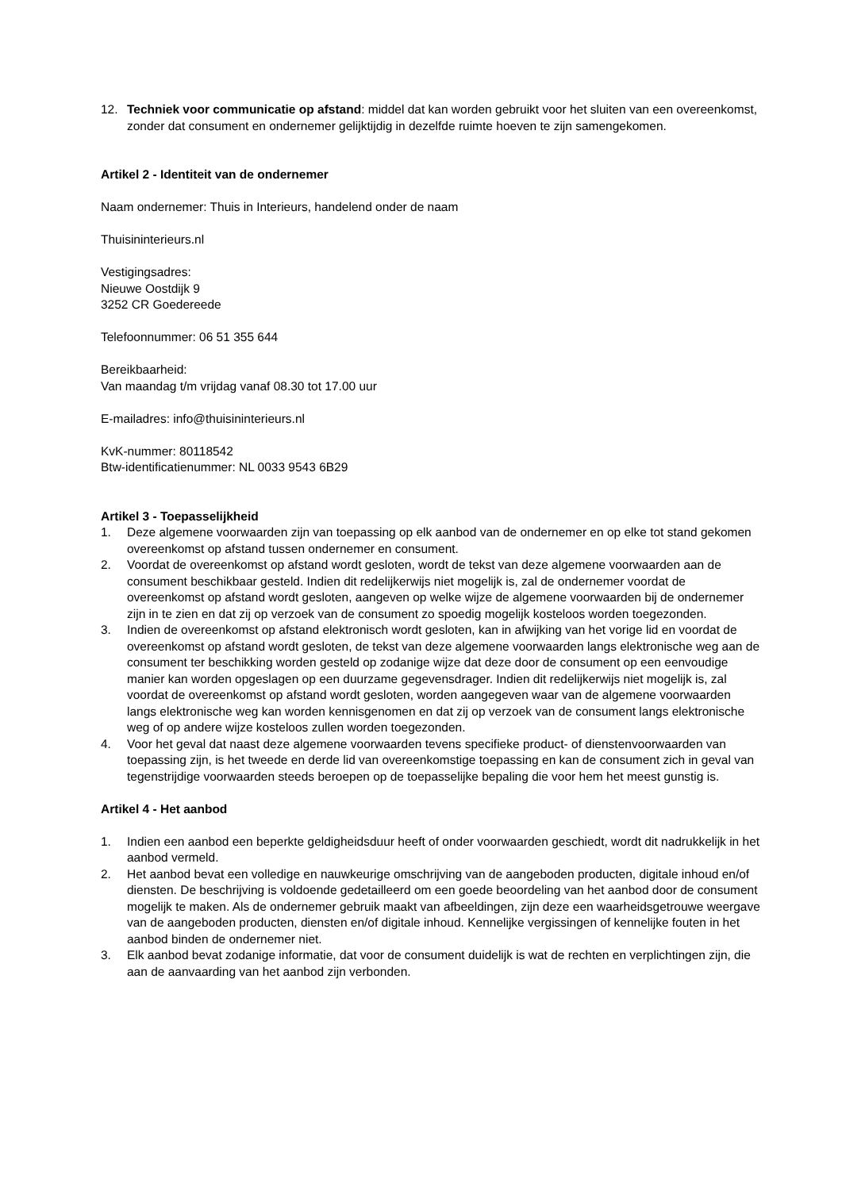12. Techniek voor communicatie op afstand: middel dat kan worden gebruikt voor het sluiten van een overeenkomst, zonder dat consument en ondernemer gelijktijdig in dezelfde ruimte hoeven te zijn samengekomen.
Artikel 2 - Identiteit van de ondernemer
Naam ondernemer: Thuis in Interieurs, handelend onder de naam
Thuisininterieurs.nl
Vestigingsadres:
Nieuwe Oostdijk 9
3252 CR Goedereede
Telefoonnummer: 06 51 355 644
Bereikbaarheid:
Van maandag t/m vrijdag vanaf 08.30 tot 17.00 uur
E-mailadres: info@thuisininterieurs.nl
KvK-nummer: 80118542
Btw-identificatienummer: NL 0033 9543 6B29
Artikel 3 - Toepasselijkheid
1. Deze algemene voorwaarden zijn van toepassing op elk aanbod van de ondernemer en op elke tot stand gekomen overeenkomst op afstand tussen ondernemer en consument.
2. Voordat de overeenkomst op afstand wordt gesloten, wordt de tekst van deze algemene voorwaarden aan de consument beschikbaar gesteld. Indien dit redelijkerwijs niet mogelijk is, zal de ondernemer voordat de overeenkomst op afstand wordt gesloten, aangeven op welke wijze de algemene voorwaarden bij de ondernemer zijn in te zien en dat zij op verzoek van de consument zo spoedig mogelijk kosteloos worden toegezonden.
3. Indien de overeenkomst op afstand elektronisch wordt gesloten, kan in afwijking van het vorige lid en voordat de overeenkomst op afstand wordt gesloten, de tekst van deze algemene voorwaarden langs elektronische weg aan de consument ter beschikking worden gesteld op zodanige wijze dat deze door de consument op een eenvoudige manier kan worden opgeslagen op een duurzame gegevensdrager. Indien dit redelijkerwijs niet mogelijk is, zal voordat de overeenkomst op afstand wordt gesloten, worden aangegeven waar van de algemene voorwaarden langs elektronische weg kan worden kennisgenomen en dat zij op verzoek van de consument langs elektronische weg of op andere wijze kosteloos zullen worden toegezonden.
4. Voor het geval dat naast deze algemene voorwaarden tevens specifieke product- of dienstenvoorwaarden van toepassing zijn, is het tweede en derde lid van overeenkomstige toepassing en kan de consument zich in geval van tegenstrijdige voorwaarden steeds beroepen op de toepasselijke bepaling die voor hem het meest gunstig is.
Artikel 4 - Het aanbod
1. Indien een aanbod een beperkte geldigheidsduur heeft of onder voorwaarden geschiedt, wordt dit nadrukkelijk in het aanbod vermeld.
2. Het aanbod bevat een volledige en nauwkeurige omschrijving van de aangeboden producten, digitale inhoud en/of diensten. De beschrijving is voldoende gedetailleerd om een goede beoordeling van het aanbod door de consument mogelijk te maken. Als de ondernemer gebruik maakt van afbeeldingen, zijn deze een waarheidsgetrouwe weergave van de aangeboden producten, diensten en/of digitale inhoud. Kennelijke vergissingen of kennelijke fouten in het aanbod binden de ondernemer niet.
3. Elk aanbod bevat zodanige informatie, dat voor de consument duidelijk is wat de rechten en verplichtingen zijn, die aan de aanvaarding van het aanbod zijn verbonden.